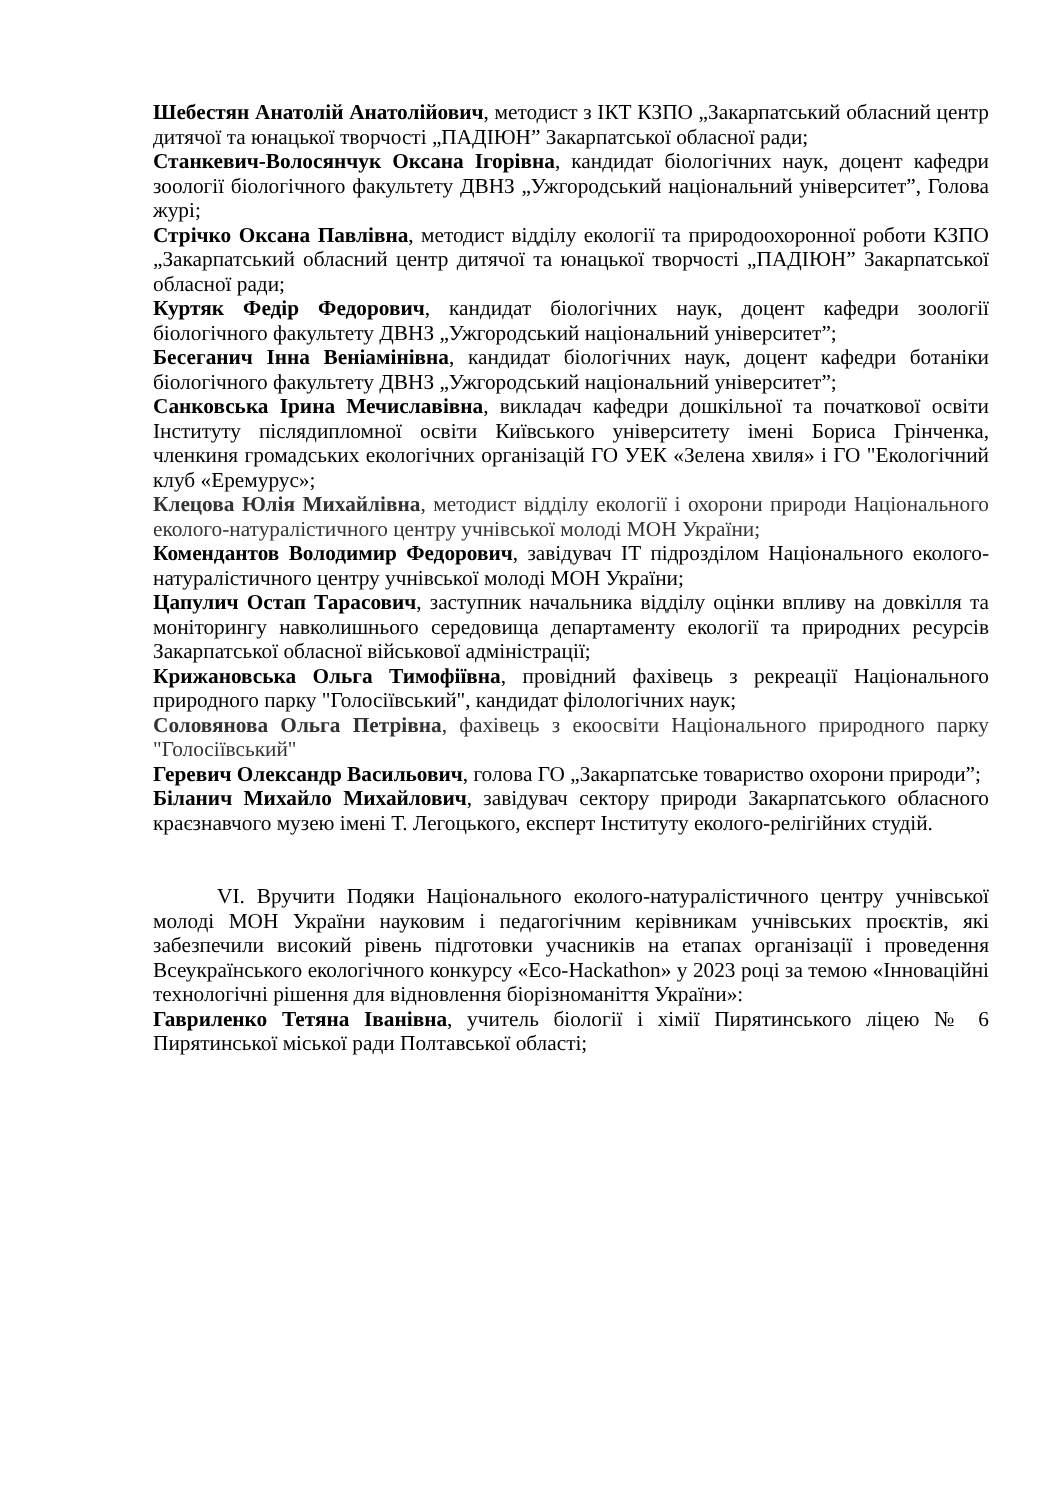Шебестян Анатолій Анатолійович, методист з ІКТ КЗПО „Закарпатський обласний центр дитячої та юнацької творчості „ПАДІЮН” Закарпатської обласної ради;
Станкевич-Волосянчук Оксана Ігорівна, кандидат біологічних наук, доцент кафедри зоології біологічного факультету ДВНЗ „Ужгородський національний університет”, Голова журі;
Стрічко Оксана Павлівна, методист відділу екології та природоохоронної роботи КЗПО „Закарпатський обласний центр дитячої та юнацької творчості „ПАДІЮН” Закарпатської обласної ради;
Куртяк Федір Федорович, кандидат біологічних наук, доцент кафедри зоології біологічного факультету ДВНЗ „Ужгородський національний університет”;
Бесеганич Інна Веніамінівна, кандидат біологічних наук, доцент кафедри ботаніки біологічного факультету ДВНЗ „Ужгородський національний університет”;
Санковська Ірина Мечиславівна, викладач кафедри дошкільної та початкової освіти Інституту післядипломної освіти Київського університету імені Бориса Грінченка, членкиня громадських екологічних організацій ГО УЕК «Зелена хвиля» і ГО "Екологічний клуб «Еремурус»;
Клецова Юлія Михайлівна, методист відділу екології і охорони природи Національного еколого-натуралістичного центру учнівської молоді МОН України;
Комендантов Володимир Федорович, завідувач ІТ підрозділом Національного еколого-натуралістичного центру учнівської молоді МОН України;
Цапулич Остап Тарасович, заступник начальника відділу оцінки впливу на довкілля та моніторингу навколишнього середовища департаменту екології та природних ресурсів Закарпатської обласної військової адміністрації;
Крижановська Ольга Тимофіївна, провідний фахівець з рекреації Національного природного парку "Голосіївський", кандидат філологічних наук;
Соловянова Ольга Петрівна, фахівець з екоосвіти Національного природного парку "Голосіївський"
Геревич Олександр Васильович, голова ГО „Закарпатське товариство охорони природи”;
Біланич Михайло Михайлович, завідувач сектору природи Закарпатського обласного краєзнавчого музею імені Т. Легоцького, експерт Інституту еколого-релігійних студій.
VI. Вручити Подяки Національного еколого-натуралістичного центру учнівської молоді МОН України науковим і педагогічним керівникам учнівських проєктів, які забезпечили високий рівень підготовки учасників на етапах організації і проведення Всеукраїнського екологічного конкурсу «Eco-Hackathon» у 2023 році за темою «Інноваційні технологічні рішення для відновлення біорізноманіття України»:
Гавриленко Тетяна Іванівна, учитель біології і хімії Пирятинського ліцею № 6 Пирятинської міської ради Полтавської області;